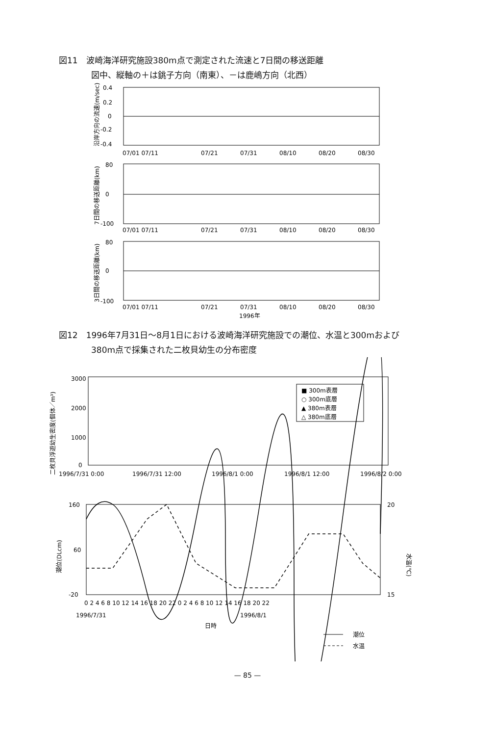図11　波崎海洋研究施設380m点で測定された流速と7日間の移送距離
図中、縦軸の＋は銚子方向（南東）、－は鹿嶋方向（北西）
0.4
0.2
0
-0.2
-0.4
07/01 07/11
07/21
07/31
08/10
08/20
08/30
80
0
-100
07/01 07/11
07/21
07/31
08/10
08/20
08/30
80
0
-100
07/01 07/11
07/21
07/31
08/10
08/20
08/30
1996年
沿岸方向の流速(m/sec)
7日間の移送距離(km)
3日間の移送距離(km)
図12　1996年7月31日～8月1日における波崎海洋研究施設での潮位、水温と300mおよび
380m点で採集された二枚貝幼生の分布密度
3000
2000
1000
0
1996/7/31 0:00
1996/7/31 12:00
1996/8/1 0:00
1996/8/1 12:00
1996/8/2 0:00
二枚貝浮遊幼生密度(個体／m³)
■ 300m表層
○ 300m底層
▲ 380m表層
△ 380m底層
160
60
-20
20
15
潮位(DLcm)
水温(℃)
0 2 4 6 8 10 12 14 16 18 20 22 0 2 4 6 8 10 12 14 16 18 20 22
1996/7/31
1996/8/1
日時
潮位
水温
— 85 —